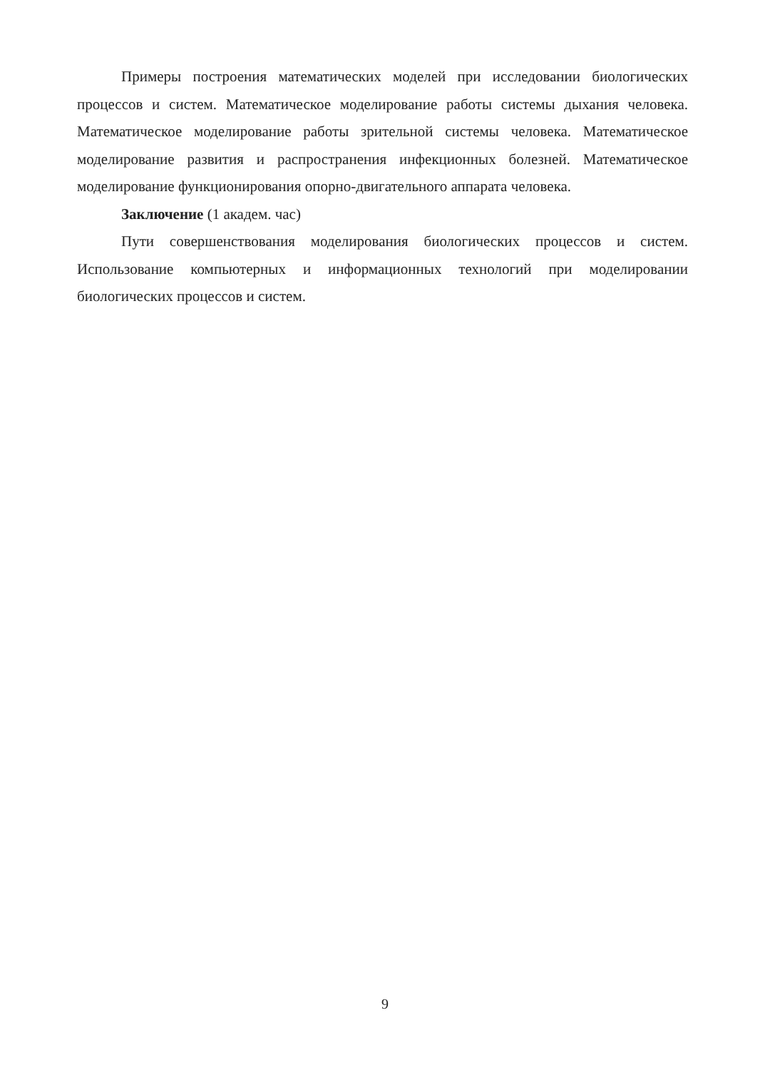Примеры построения математических моделей при исследовании биологических процессов и систем. Математическое моделирование работы системы дыхания человека. Математическое моделирование работы зрительной системы человека. Математическое моделирование развития и распространения инфекционных болезней. Математическое моделирование функционирования опорно-двигательного аппарата человека.
Заключение (1 академ. час)
Пути совершенствования моделирования биологических процессов и систем. Использование компьютерных и информационных технологий при моделировании биологических процессов и систем.
9